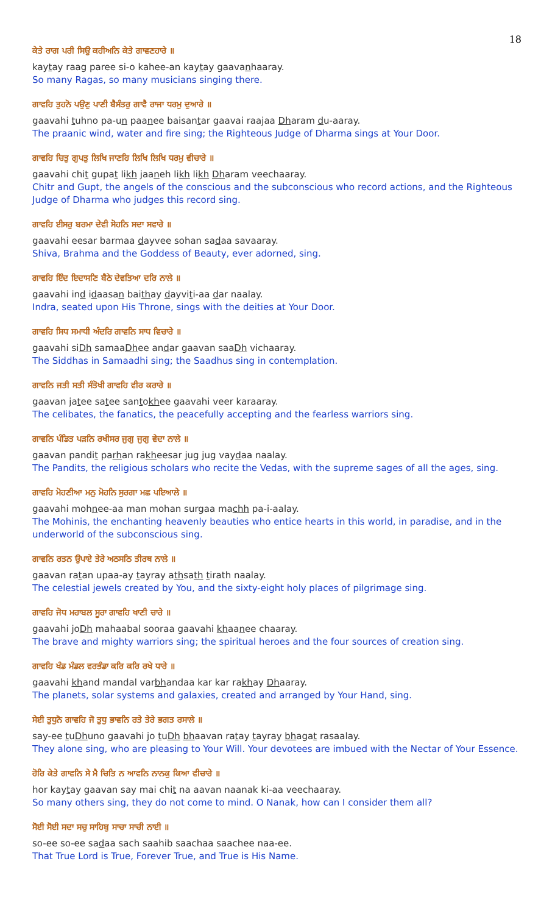18
ਕੇਤੇ ਰਾਗ ਪਰੀ ਸਿਉ ਕਹੀਅਨਿ ਕੇਤੇ ਗਾਵਣਹਾਰੇ ॥
kaytay raag paree si-o kahee-an kaytay gaavanhaaray.
So many Ragas, so many musicians singing there.
ਗਾਵਹਿ ਤੁਹਨੋ ਪਉਣੁ ਪਾਣੀ ਬੈਸੰਤਰੁ ਗਾਵੈ ਰਾਜਾ ਧਰਮੁ ਦੁਆਰੇ ॥
gaavahi tuhno pa-un paanee baisantar gaavai raajaa Dharam du-aaray.
The praanic wind, water and fire sing; the Righteous Judge of Dharma sings at Your Door.
ਗਾਵਹਿ ਚਿਤੁ ਗੁਪਤੁ ਲਿਖਿ ਜਾਣਹਿ ਲਿਖਿ ਲਿਖਿ ਧਰਮੁ ਵੀਚਾਰੇ ॥
gaavahi chit gupat likh jaaneh likh likh Dharam veechaaray.
Chitr and Gupt, the angels of the conscious and the subconscious who record actions, and the Righteous Judge of Dharma who judges this record sing.
ਗਾਵਹਿ ਈਸਰੁ ਬਰਮਾ ਦੇਵੀ ਸੋਹਨਿ ਸਦਾ ਸਵਾਰੇ ॥
gaavahi eesar barmaa dayvee sohan sadaa savaaray.
Shiva, Brahma and the Goddess of Beauty, ever adorned, sing.
ਗਾਵਹਿ ਇੰਦ ਇਦਾਸਣਿ ਬੈਠੇ ਦੇਵਤਿਆ ਦਰਿ ਨਾਲੇ ॥
gaavahi ind idaasan baithay dayviti-aa dar naalay.
Indra, seated upon His Throne, sings with the deities at Your Door.
ਗਾਵਹਿ ਸਿਧ ਸਮਾਧੀ ਅੰਦਰਿ ਗਾਵਨਿ ਸਾਧ ਵਿਚਾਰੇ ॥
gaavahi siDh samaaDhee andar gaavan saaDh vichaaray.
The Siddhas in Samaadhi sing; the Saadhus sing in contemplation.
ਗਾਵਨਿ ਜਤੀ ਸਤੀ ਸੰਤੋਖੀ ਗਾਵਹਿ ਵੀਰ ਕਰਾਰੇ ॥
gaavan jatee satee santokhee gaavahi veer karaaray.
The celibates, the fanatics, the peacefully accepting and the fearless warriors sing.
ਗਾਵਨਿ ਪੰਡਿਤ ਪੜਨਿ ਰਖੀਸਰ ਜੁਗੁ ਜੁਗੁ ਵੇਦਾ ਨਾਲੇ ॥
gaavan pandit parhan rakheesar jug jug vaydaa naalay.
The Pandits, the religious scholars who recite the Vedas, with the supreme sages of all the ages, sing.
ਗਾਵਹਿ ਮੋਹਣੀਆ ਮਨੁ ਮੋਹਨਿ ਸੁਰਗਾ ਮਛ ਪਇਆਲੇ ॥
gaavahi mohnee-aa man mohan surgaa machh pa-i-aalay.
The Mohinis, the enchanting heavenly beauties who entice hearts in this world, in paradise, and in the underworld of the subconscious sing.
ਗਾਵਨਿ ਰਤਨ ਉਪਾਏ ਤੇਰੇ ਅਠਸਠਿ ਤੀਰਥ ਨਾਲੇ ॥
gaavan ratan upaa-ay tayray athsath tirath naalay.
The celestial jewels created by You, and the sixty-eight holy places of pilgrimage sing.
ਗਾਵਹਿ ਜੋਧ ਮਹਾਬਲ ਸੂਰਾ ਗਾਵਹਿ ਖਾਣੀ ਚਾਰੇ ॥
gaavahi joDh mahaabal sooraa gaavahi khaanee chaaray.
The brave and mighty warriors sing; the spiritual heroes and the four sources of creation sing.
ਗਾਵਹਿ ਖੰਡ ਮੰਡਲ ਵਰਭੰਡਾ ਕਰਿ ਕਰਿ ਰਖੇ ਧਾਰੇ ॥
gaavahi khand mandal varbhandaa kar kar rakhay Dhaaray.
The planets, solar systems and galaxies, created and arranged by Your Hand, sing.
ਸੇਈ ਤੁਧੁਨੋ ਗਾਵਹਿ ਜੋ ਤੁਧੁ ਭਾਵਨਿ ਰਤੇ ਤੇਰੇ ਭਗਤ ਰਸਾਲੇ ॥
say-ee tuDhuno gaavahi jo tuDh bhaavan ratay tayray bhagat rasaalay.
They alone sing, who are pleasing to Your Will. Your devotees are imbued with the Nectar of Your Essence.
ਹੋਰਿ ਕੇਤੇ ਗਾਵਨਿ ਸੇ ਮੈ ਚਿਤਿ ਨ ਆਵਨਿ ਨਾਨਕੁ ਕਿਆ ਵੀਚਾਰੇ ॥
hor kaytay gaavan say mai chit na aavan naanak ki-aa veechaaray.
So many others sing, they do not come to mind. O Nanak, how can I consider them all?
ਸੋਈ ਸੋਈ ਸਦਾ ਸਚੁ ਸਾਹਿਬੁ ਸਾਚਾ ਸਾਚੀ ਨਾਈ ॥
so-ee so-ee sadaa sach saahib saachaa saachee naa-ee.
That True Lord is True, Forever True, and True is His Name.